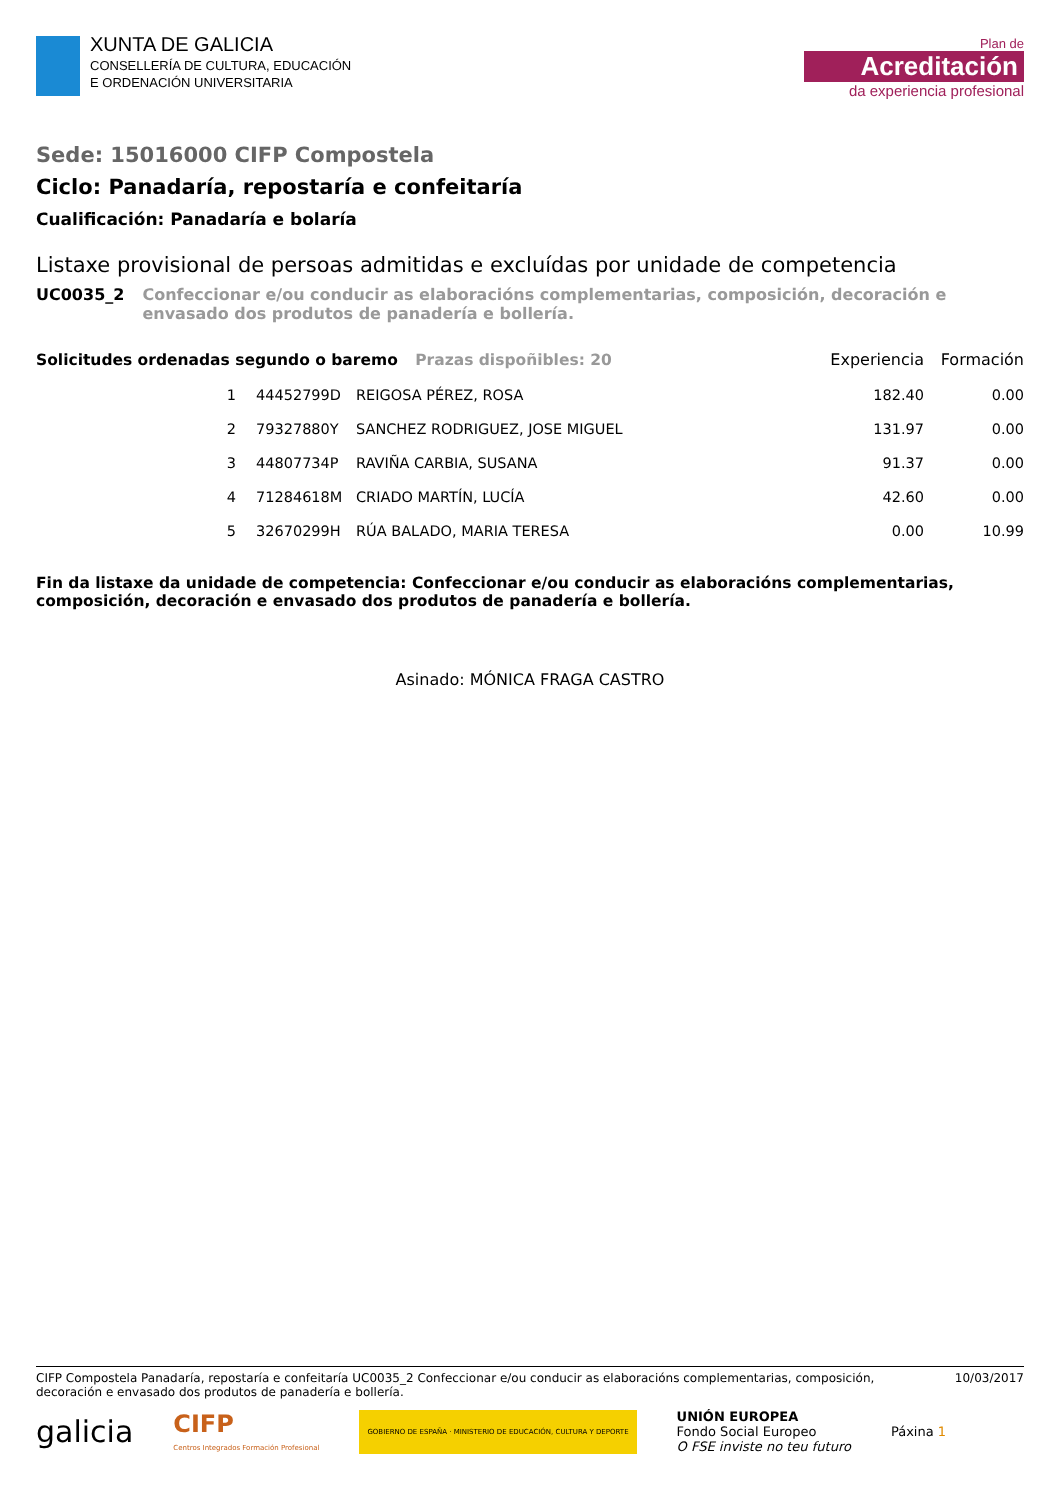XUNTA DE GALICIA
CONSELLERÍA DE CULTURA, EDUCACIÓN
E ORDENACIÓN UNIVERSITARIA
Plan de
Acreditación
da experiencia profesional
Sede: 15016000 CIFP Compostela
Ciclo: Panadaría, repostaría e confeitaría
Cualificación: Panadaría e bolaría
Listaxe provisional de persoas admitidas e excluídas por unidade de competencia
UC0035_2 Confeccionar e/ou conducir as elaboracións complementarias, composición, decoración e envasado dos produtos de panadería e bollería.
| Solicitudes ordenadas segundo o baremo Prazas dispoñibles: 20 | | | Experiencia | Formación |
| --- | --- | --- | --- | --- |
| 1 | 44452799D | REIGOSA PÉREZ, ROSA | 182.40 | 0.00 |
| 2 | 79327880Y | SANCHEZ RODRIGUEZ, JOSE MIGUEL | 131.97 | 0.00 |
| 3 | 44807734P | RAVIÑA CARBIA, SUSANA | 91.37 | 0.00 |
| 4 | 71284618M | CRIADO MARTÍN, LUCÍA | 42.60 | 0.00 |
| 5 | 32670299H | RÚA BALADO, MARIA TERESA | 0.00 | 10.99 |
Fin da listaxe da unidade de competencia: Confeccionar e/ou conducir as elaboracións complementarias, composición, decoración e envasado dos produtos de panadería e bollería.
Asinado: MÓNICA FRAGA CASTRO
CIFP Compostela Panadaría, repostaría e confeitaría UC0035_2 Confeccionar e/ou conducir as elaboracións complementarias, composición, decoración e envasado dos produtos de panadería e bollería. 10/03/2017
galicia CIFP
Centros Integrados Formación Profesional GOBIERNO DE ESPAÑA · MINISTERIO DE EDUCACIÓN, CULTURA Y DEPORTE UNIÓN EUROPEA
Fondo Social Europeo
O FSE inviste no teu futuro Páxina 1